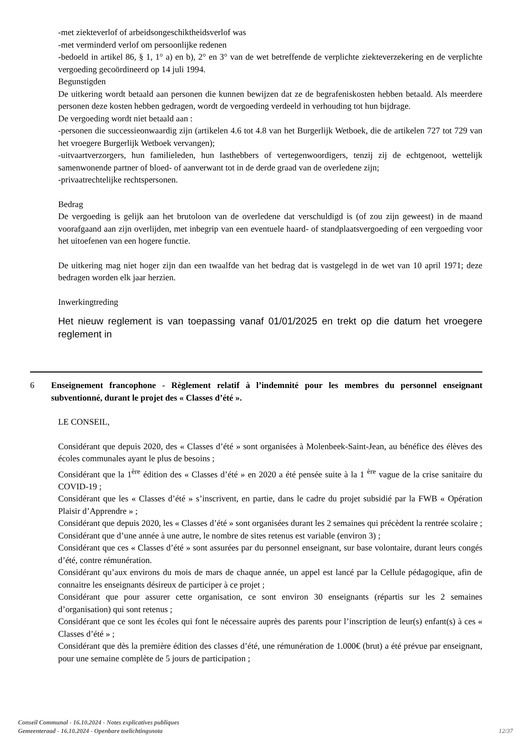-met ziekteverlof of arbeidsongeschiktheidsverlof was
-met verminderd verlof om persoonlijke redenen
-bedoeld in artikel 86, § 1, 1° a) en b), 2° en 3° van de wet betreffende de verplichte ziekteverzekering en de verplichte vergoeding gecoördineerd op 14 juli 1994.
Begunstigden
De uitkering wordt betaald aan personen die kunnen bewijzen dat ze de begrafeniskosten hebben betaald. Als meerdere personen deze kosten hebben gedragen, wordt de vergoeding verdeeld in verhouding tot hun bijdrage.
De vergoeding wordt niet betaald aan :
-personen die successieonwaardig zijn (artikelen 4.6 tot 4.8 van het Burgerlijk Wetboek, die de artikelen 727 tot 729 van het vroegere Burgerlijk Wetboek vervangen);
-uitvaartverzorgers, hun familieleden, hun lasthebbers of vertegenwoordigers, tenzij zij de echtgenoot, wettelijk samenwonende partner of bloed- of aanverwant tot in de derde graad van de overledene zijn;
-privaatrechtelijke rechtspersonen.
Bedrag
De vergoeding is gelijk aan het brutoloon van de overledene dat verschuldigd is (of zou zijn geweest) in de maand voorafgaand aan zijn overlijden, met inbegrip van een eventuele haard- of standplaatsvergoeding of een vergoeding voor het uitoefenen van een hogere functie.
De uitkering mag niet hoger zijn dan een twaalfde van het bedrag dat is vastgelegd in de wet van 10 april 1971; deze bedragen worden elk jaar herzien.
Inwerkingtreding
Het nieuw reglement is van toepassing vanaf 01/01/2025 en trekt op die datum het vroegere reglement in
6 Enseignement francophone - Règlement relatif à l’indemnité pour les membres du personnel enseignant subventionné, durant le projet des « Classes d’été ».
LE CONSEIL,
Considérant que depuis 2020, des « Classes d’été » sont organisées à Molenbeek-Saint-Jean, au bénéfice des élèves des écoles communales ayant le plus de besoins ;
Considérant que la 1<sup>ère</sup> édition des « Classes d’été » en 2020 a été pensée suite à la 1 <sup>ère</sup> vague de la crise sanitaire du COVID-19 ;
Considérant que les « Classes d’été » s’inscrivent, en partie, dans le cadre du projet subsidié par la FWB « Opération Plaisir d’Apprendre » ;
Considérant que depuis 2020, les « Classes d’été » sont organisées durant les 2 semaines qui précèdent la rentrée scolaire ;
Considérant que d’une année à une autre, le nombre de sites retenus est variable (environ 3) ;
Considérant que ces « Classes d’été » sont assurées par du personnel enseignant, sur base volontaire, durant leurs congés d’été, contre rémunération.
Considérant qu’aux environs du mois de mars de chaque année, un appel est lancé par la Cellule pédagogique, afin de connaitre les enseignants désireux de participer à ce projet ;
Considérant que pour assurer cette organisation, ce sont environ 30 enseignants (répartis sur les 2 semaines d’organisation) qui sont retenus ;
Considérant que ce sont les écoles qui font le nécessaire auprès des parents pour l’inscription de leur(s) enfant(s) à ces « Classes d’été » ;
Considérant que dès la première édition des classes d’été, une rémunération de 1.000€ (brut) a été prévue par enseignant, pour une semaine complète de 5 jours de participation ;
Conseil Communal - 16.10.2024 - Notes explicatives publiques
Gemeenteraad - 16.10.2024 - Openbare toelichtingsnota
12/37